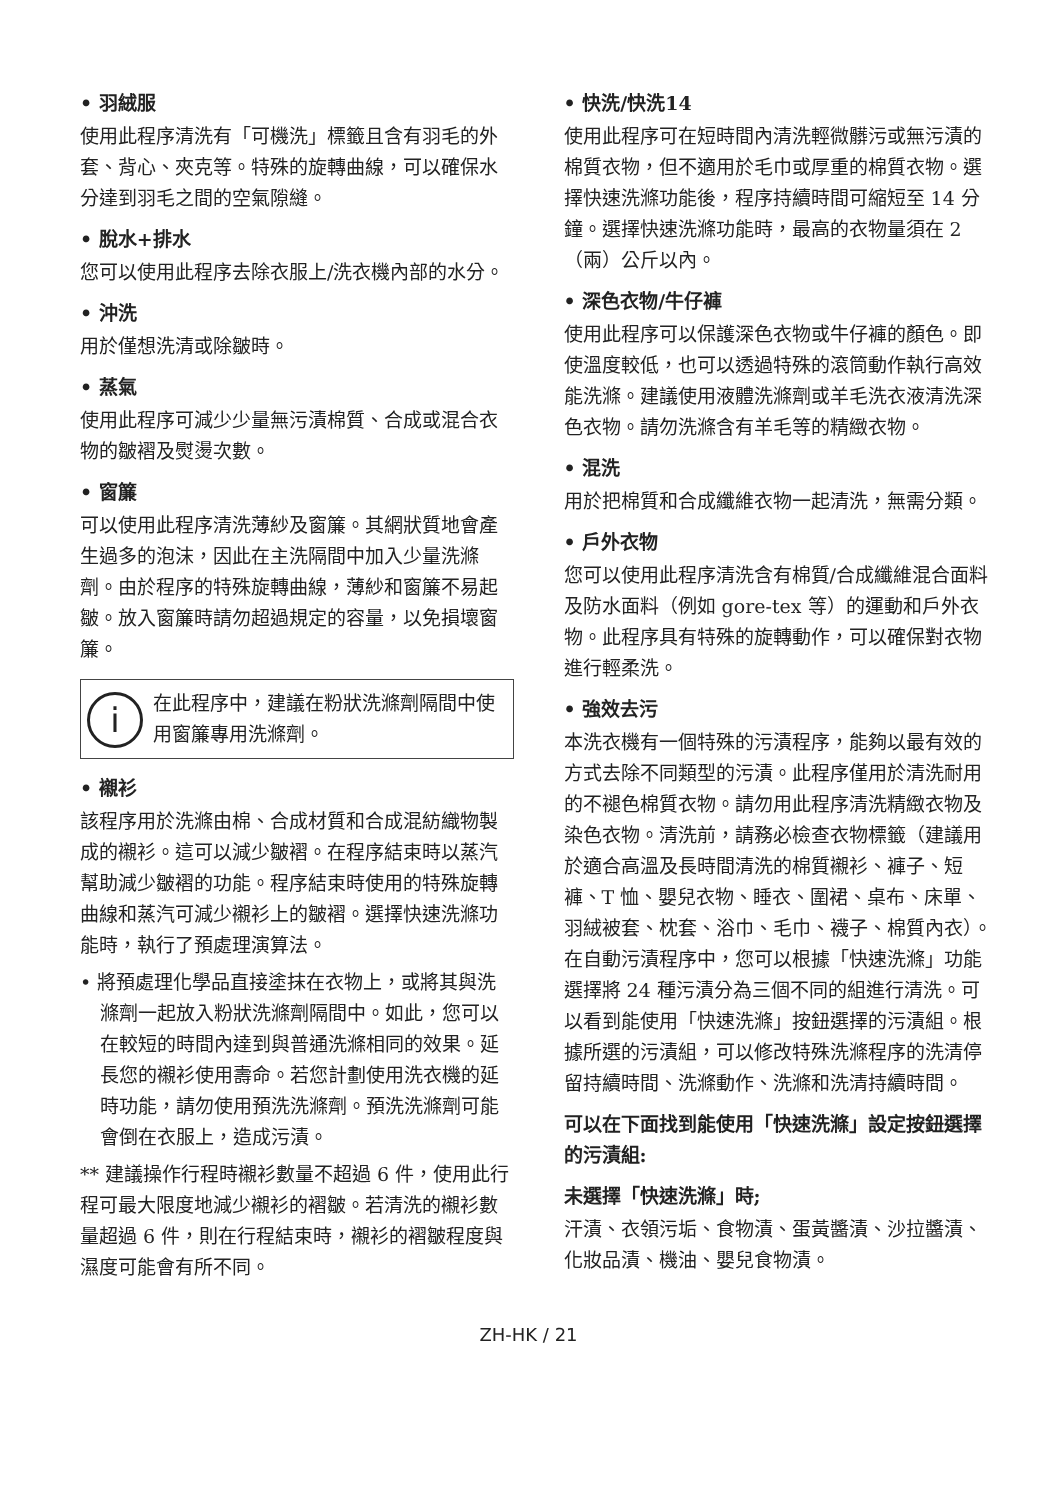• 羽絨服
使用此程序清洗有「可機洗」標籤且含有羽毛的外套、背心、夾克等。特殊的旋轉曲線，可以確保水分達到羽毛之間的空氣隙縫。
• 脫水+排水
您可以使用此程序去除衣服上/洗衣機內部的水分。
• 沖洗
用於僅想洗清或除皺時。
• 蒸氣
使用此程序可減少少量無污漬棉質、合成或混合衣物的皺褶及熨燙次數。
• 窗簾
可以使用此程序清洗薄紗及窗簾。其網狀質地會產生過多的泡沫，因此在主洗隔間中加入少量洗滌劑。由於程序的特殊旋轉曲線，薄紗和窗簾不易起皺。放入窗簾時請勿超過規定的容量，以免損壞窗簾。
i 在此程序中，建議在粉狀洗滌劑隔間中使用窗簾專用洗滌劑。
• 襯衫
該程序用於洗滌由棉、合成材質和合成混紡織物製成的襯衫。這可以減少皺褶。在程序結束時以蒸汽幫助減少皺褶的功能。程序結束時使用的特殊旋轉曲線和蒸汽可減少襯衫上的皺褶。選擇快速洗滌功能時，執行了預處理演算法。
• 將預處理化學品直接塗抹在衣物上，或將其與洗滌劑一起放入粉狀洗滌劑隔間中。如此，您可以在較短的時間內達到與普通洗滌相同的效果。延長您的襯衫使用壽命。若您計劃使用洗衣機的延時功能，請勿使用預洗洗滌劑。預洗洗滌劑可能會倒在衣服上，造成污漬。
** 建議操作行程時襯衫數量不超過 6 件，使用此行程可最大限度地減少襯衫的褶皺。若清洗的襯衫數量超過 6 件，則在行程結束時，襯衫的褶皺程度與濕度可能會有所不同。
• 快洗/快洗14
使用此程序可在短時間內清洗輕微髒污或無污漬的棉質衣物，但不適用於毛巾或厚重的棉質衣物。選擇快速洗滌功能後，程序持續時間可縮短至 14 分鐘。選擇快速洗滌功能時，最高的衣物量須在 2（兩）公斤以內。
• 深色衣物/牛仔褲
使用此程序可以保護深色衣物或牛仔褲的顏色。即使溫度較低，也可以透過特殊的滾筒動作執行高效能洗滌。建議使用液體洗滌劑或羊毛洗衣液清洗深色衣物。請勿洗滌含有羊毛等的精緻衣物。
• 混洗
用於把棉質和合成纖維衣物一起清洗，無需分類。
• 戶外衣物
您可以使用此程序清洗含有棉質/合成纖維混合面料及防水面料（例如 gore-tex 等）的運動和戶外衣物。此程序具有特殊的旋轉動作，可以確保對衣物進行輕柔洗。
• 強效去污
本洗衣機有一個特殊的污漬程序，能夠以最有效的方式去除不同類型的污漬。此程序僅用於清洗耐用的不褪色棉質衣物。請勿用此程序清洗精緻衣物及染色衣物。清洗前，請務必檢查衣物標籤（建議用於適合高溫及長時間清洗的棉質襯衫、褲子、短褲、T 恤、嬰兒衣物、睡衣、圍裙、桌布、床單、羽絨被套、枕套、浴巾、毛巾、襪子、棉質內衣）。在自動污漬程序中，您可以根據「快速洗滌」功能選擇將 24 種污漬分為三個不同的組進行清洗。可以看到能使用「快速洗滌」按鈕選擇的污漬組。根據所選的污漬組，可以修改特殊洗滌程序的洗清停留持續時間、洗滌動作、洗滌和洗清持續時間。
可以在下面找到能使用「快速洗滌」設定按鈕選擇的污漬組:
未選擇「快速洗滌」時;
汗漬、衣領污垢、食物漬、蛋黃醬漬、沙拉醬漬、化妝品漬、機油、嬰兒食物漬。
ZH-HK / 21